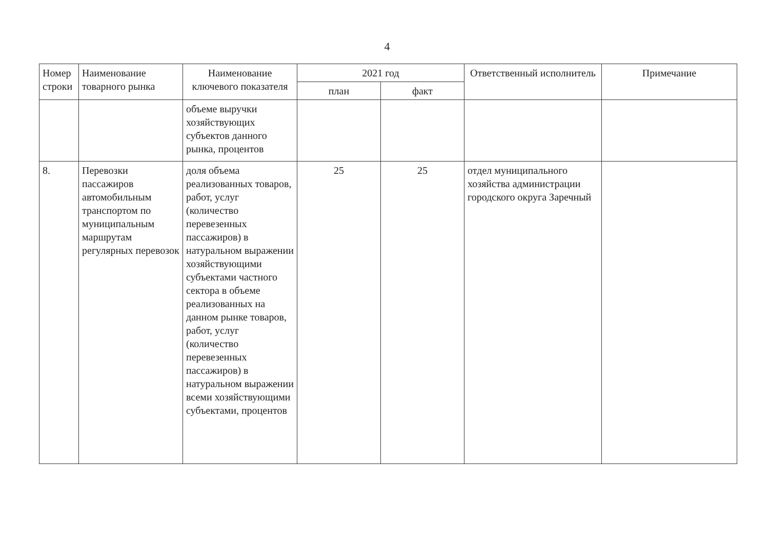4
| Номер строки | Наименование товарного рынка | Наименование ключевого показателя | 2021 год | | Ответственный исполнитель | Примечание |
| --- | --- | --- | --- | --- | --- | --- |
| | | | план | факт | | |
| | | объеме выручки хозяйствующих субъектов данного рынка, процентов | | | | |
| 8. | Перевозки пассажиров автомобильным транспортом по муниципальным маршрутам регулярных перевозок | доля объема реализованных товаров, работ, услуг (количество перевезенных пассажиров) в натуральном выражении хозяйствующими субъектами частного сектора в объеме реализованных на данном рынке товаров, работ, услуг (количество перевезенных пассажиров) в натуральном выражении всеми хозяйствующими субъектами, процентов | 25 | 25 | отдел муниципального хозяйства администрации городского округа Заречный | |